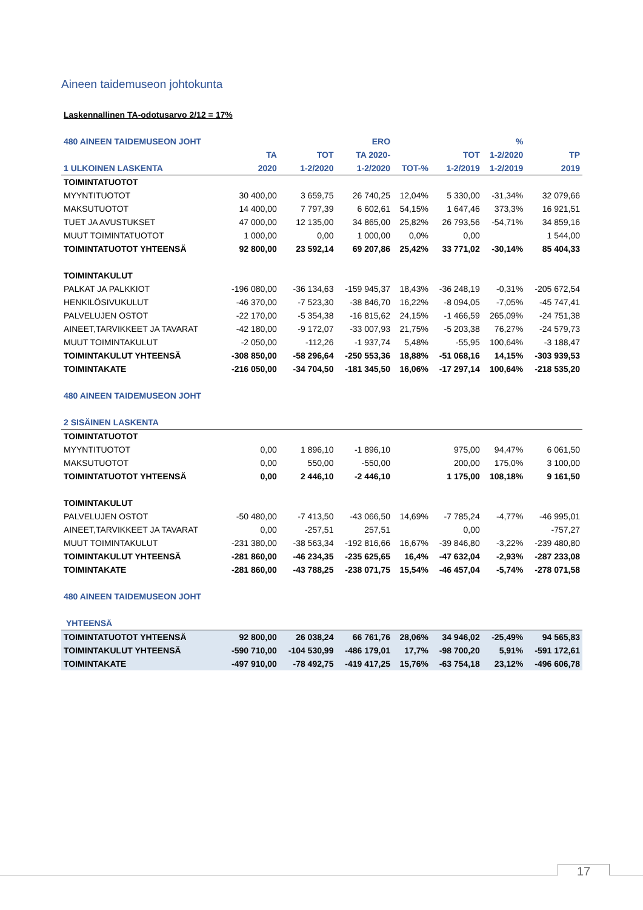Aineen taidemuseon johtokunta
Laskennallinen TA-odotusarvo 2/12 = 17%
| 480 AINEEN TAIDEMUSEON JOHT | | | ERO | | | % | |
| --- | --- | --- | --- | --- | --- | --- | --- |
| | TA | TOT | TA 2020- | | TOT | 1-2/2020 | TP |
| 1 ULKOINEN LASKENTA | 2020 | 1-2/2020 | 1-2/2020 | TOT-% | 1-2/2019 | 1-2/2019 | 2019 |
| TOIMINTATUOTOT | | | | | | | |
| MYYNTITUOTOT | 30 400,00 | 3 659,75 | 26 740,25 | 12,04% | 5 330,00 | -31,34% | 32 079,66 |
| MAKSUTUOTOT | 14 400,00 | 7 797,39 | 6 602,61 | 54,15% | 1 647,46 | 373,3% | 16 921,51 |
| TUET JA AVUSTUKSET | 47 000,00 | 12 135,00 | 34 865,00 | 25,82% | 26 793,56 | -54,71% | 34 859,16 |
| MUUT TOIMINTATUOTOT | 1 000,00 | 0,00 | 1 000,00 | 0,0% | 0,00 | | 1 544,00 |
| TOIMINTATUOTOT YHTEENSÄ | 92 800,00 | 23 592,14 | 69 207,86 | 25,42% | 33 771,02 | -30,14% | 85 404,33 |
| TOIMINTAKULUT | | | | | | | |
| PALKAT JA PALKKIOT | -196 080,00 | -36 134,63 | -159 945,37 | 18,43% | -36 248,19 | -0,31% | -205 672,54 |
| HENKILÖSIVUKULUT | -46 370,00 | -7 523,30 | -38 846,70 | 16,22% | -8 094,05 | -7,05% | -45 747,41 |
| PALVELUJEN OSTOT | -22 170,00 | -5 354,38 | -16 815,62 | 24,15% | -1 466,59 | 265,09% | -24 751,38 |
| AINEET,TARVIKKEET JA TAVARAT | -42 180,00 | -9 172,07 | -33 007,93 | 21,75% | -5 203,38 | 76,27% | -24 579,73 |
| MUUT TOIMINTAKULUT | -2 050,00 | -112,26 | -1 937,74 | 5,48% | -55,95 | 100,64% | -3 188,47 |
| TOIMINTAKULUT YHTEENSÄ | -308 850,00 | -58 296,64 | -250 553,36 | 18,88% | -51 068,16 | 14,15% | -303 939,53 |
| TOIMINTAKATE | -216 050,00 | -34 704,50 | -181 345,50 | 16,06% | -17 297,14 | 100,64% | -218 535,20 |
| 480 AINEEN TAIDEMUSEON JOHT | | | | | | | |
| 2 SISÄINEN LASKENTA | | | | | | | |
| TOIMINTATUOTOT | | | | | | | |
| MYYNTITUOTOT | 0,00 | 1 896,10 | -1 896,10 | | 975,00 | 94,47% | 6 061,50 |
| MAKSUTUOTOT | 0,00 | 550,00 | -550,00 | | 200,00 | 175,0% | 3 100,00 |
| TOIMINTATUOTOT YHTEENSÄ | 0,00 | 2 446,10 | -2 446,10 | | 1 175,00 | 108,18% | 9 161,50 |
| TOIMINTAKULUT | | | | | | | |
| PALVELUJEN OSTOT | -50 480,00 | -7 413,50 | -43 066,50 | 14,69% | -7 785,24 | -4,77% | -46 995,01 |
| AINEET,TARVIKKEET JA TAVARAT | 0,00 | -257,51 | 257,51 | | 0,00 | | -757,27 |
| MUUT TOIMINTAKULUT | -231 380,00 | -38 563,34 | -192 816,66 | 16,67% | -39 846,80 | -3,22% | -239 480,80 |
| TOIMINTAKULUT YHTEENSÄ | -281 860,00 | -46 234,35 | -235 625,65 | 16,4% | -47 632,04 | -2,93% | -287 233,08 |
| TOIMINTAKATE | -281 860,00 | -43 788,25 | -238 071,75 | 15,54% | -46 457,04 | -5,74% | -278 071,58 |
| 480 AINEEN TAIDEMUSEON JOHT | | | | | | | |
| YHTEENSÄ | | | | | | | |
| TOIMINTATUOTOT YHTEENSÄ | 92 800,00 | 26 038,24 | 66 761,76 | 28,06% | 34 946,02 | -25,49% | 94 565,83 |
| TOIMINTAKULUT YHTEENSÄ | -590 710,00 | -104 530,99 | -486 179,01 | 17,7% | -98 700,20 | 5,91% | -591 172,61 |
| TOIMINTAKATE | -497 910,00 | -78 492,75 | -419 417,25 | 15,76% | -63 754,18 | 23,12% | -496 606,78 |
17